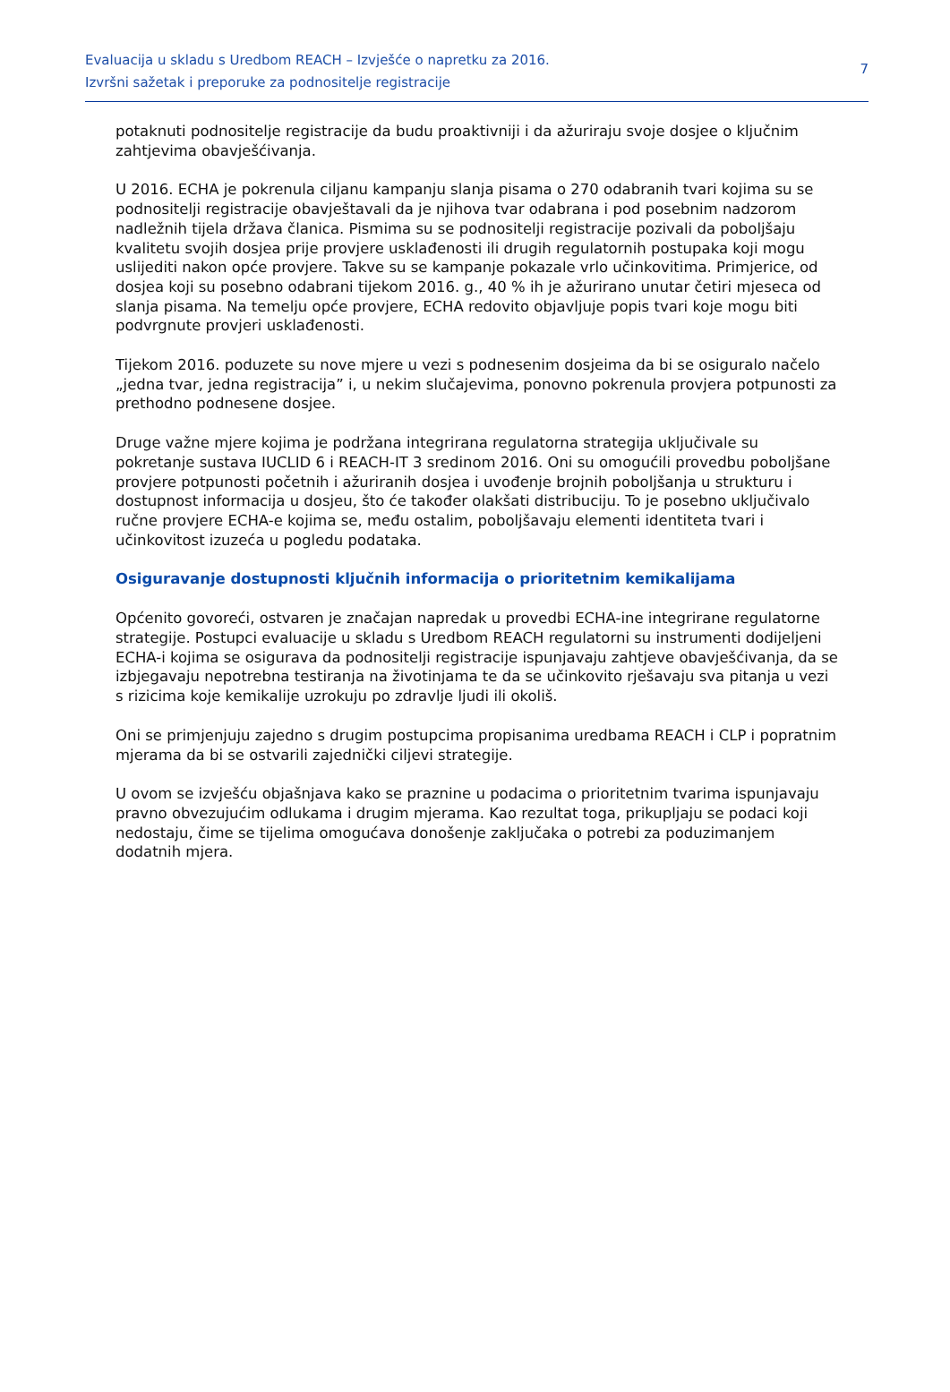Evaluacija u skladu s Uredbom REACH – Izvješće o napretku za 2016.
Izvršni sažetak i preporuke za podnositelje registracije
7
potaknuti podnositelje registracije da budu proaktivniji i da ažuriraju svoje dosjee o ključnim zahtjevima obavješćivanja.
U 2016. ECHA je pokrenula ciljanu kampanju slanja pisama o 270 odabranih tvari kojima su se podnositelji registracije obavještavali da je njihova tvar odabrana i pod posebnim nadzorom nadležnih tijela država članica. Pismima su se podnositelji registracije pozivali da poboljšaju kvalitetu svojih dosjea prije provjere usklađenosti ili drugih regulatornih postupaka koji mogu uslijediti nakon opće provjere. Takve su se kampanje pokazale vrlo učinkovitima. Primjerice, od dosjea koji su posebno odabrani tijekom 2016. g., 40 % ih je ažurirano unutar četiri mjeseca od slanja pisama. Na temelju opće provjere, ECHA redovito objavljuje popis tvari koje mogu biti podvrgnute provjeri usklađenosti.
Tijekom 2016. poduzete su nove mjere u vezi s podnesenim dosjeima da bi se osiguralo načelo „jedna tvar, jedna registracija” i, u nekim slučajevima, ponovno pokrenula provjera potpunosti za prethodno podnesene dosjee.
Druge važne mjere kojima je podržana integrirana regulatorna strategija uključivale su pokretanje sustava IUCLID 6 i REACH-IT 3 sredinom 2016. Oni su omogućili provedbu poboljšane provjere potpunosti početnih i ažuriranih dosjea i uvođenje brojnih poboljšanja u strukturu i dostupnost informacija u dosjeu, što će također olakšati distribuciju. To je posebno uključivalo ručne provjere ECHA-e kojima se, među ostalim, poboljšavaju elementi identiteta tvari i učinkovitost izuzeća u pogledu podataka.
Osiguravanje dostupnosti ključnih informacija o prioritetnim kemikalijama
Općenito govoreći, ostvaren je značajan napredak u provedbi ECHA-ine integrirane regulatorne strategije. Postupci evaluacije u skladu s Uredbom REACH regulatorni su instrumenti dodijeljeni ECHA-i kojima se osigurava da podnositelji registracije ispunjavaju zahtjeve obavješćivanja, da se izbjegavaju nepotrebna testiranja na životinjama te da se učinkovito rješavaju sva pitanja u vezi s rizicima koje kemikalije uzrokuju po zdravlje ljudi ili okoliš.
Oni se primjenjuju zajedno s drugim postupcima propisanima uredbama REACH i CLP i popratnim mjerama da bi se ostvarili zajednički ciljevi strategije.
U ovom se izvješću objašnjava kako se praznine u podacima o prioritetnim tvarima ispunjavaju pravno obvezujućim odlukama i drugim mjerama. Kao rezultat toga, prikupljaju se podaci koji nedostaju, čime se tijelima omogućava donošenje zaključaka o potrebi za poduzimanjem dodatnih mjera.